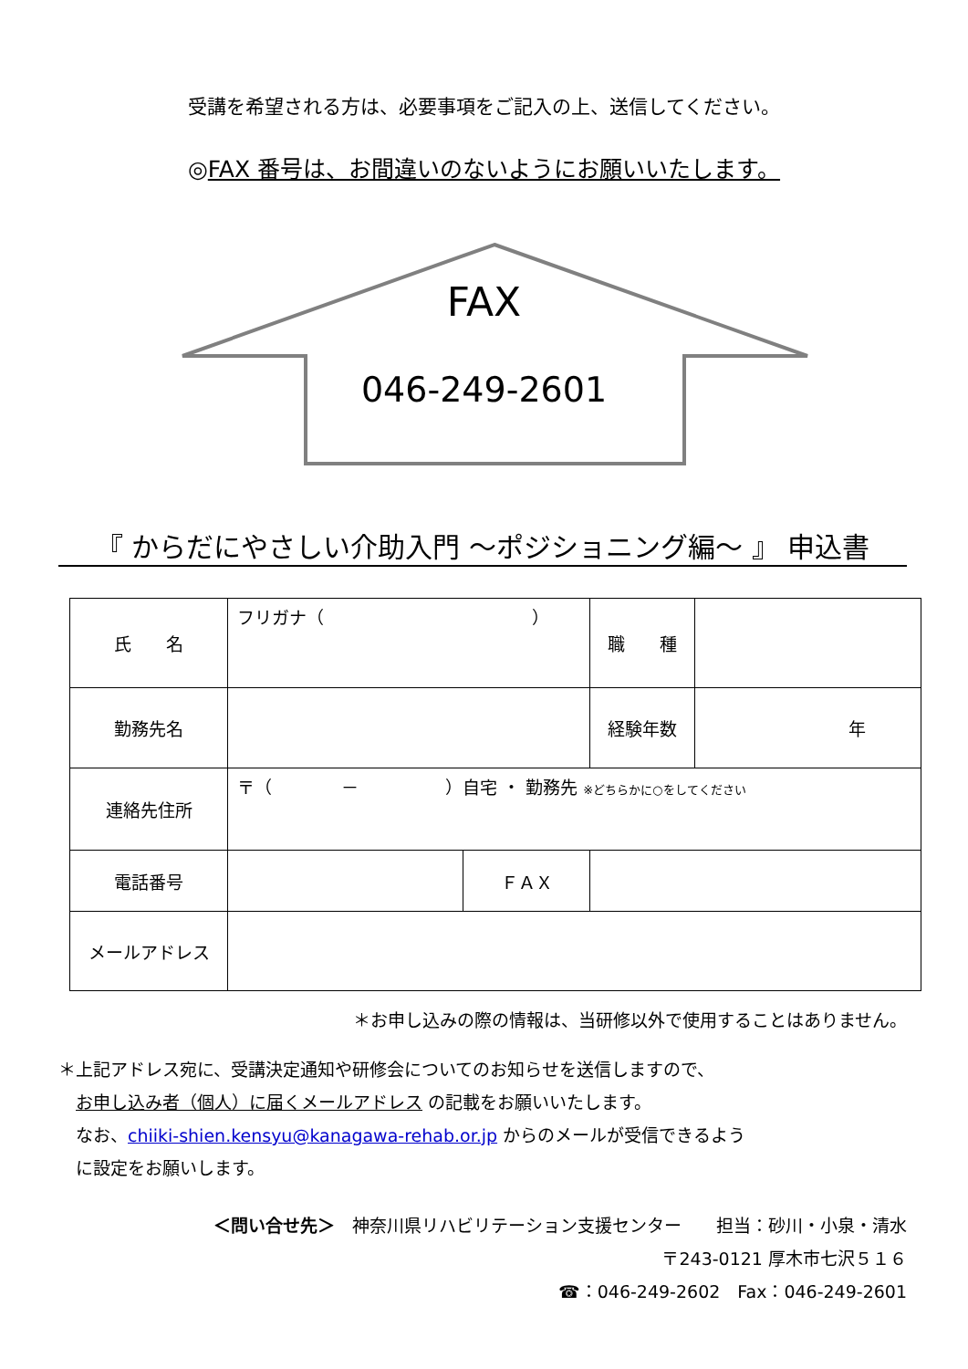受講を希望される方は、必要事項をご記入の上、送信してください。
◎FAX 番号は、お間違いのないようにお願いいたします。
FAX
046-249-2601
『 からだにやさしい介助入門 ～ポジショニング編～ 』 申込書
| 氏 名 | フリガナ（ ） | | 職 種 | |
| 勤務先名 | | | 経験年数 | 年 |
| 連絡先住所 | 〒（ － ）自宅 ・ 勤務先 ※どちらかに○をしてください | | | |
| 電話番号 | | ＦＡＸ | | |
| メールアドレス | | | | |
＊お申し込みの際の情報は、当研修以外で使用することはありません。
＊上記アドレス宛に、受講決定通知や研修会についてのお知らせを送信しますので、
　お申し込み者（個人）に届くメールアドレス の記載をお願いいたします。
　なお、chiiki-shien.kensyu@kanagawa-rehab.or.jp からのメールが受信できるよう
　に設定をお願いします。
＜問い合せ先＞　神奈川県リハビリテーション支援センター　　担当：砂川・小泉・清水
〒243-0121 厚木市七沢５１６
☎：046-249-2602　Fax：046-249-2601